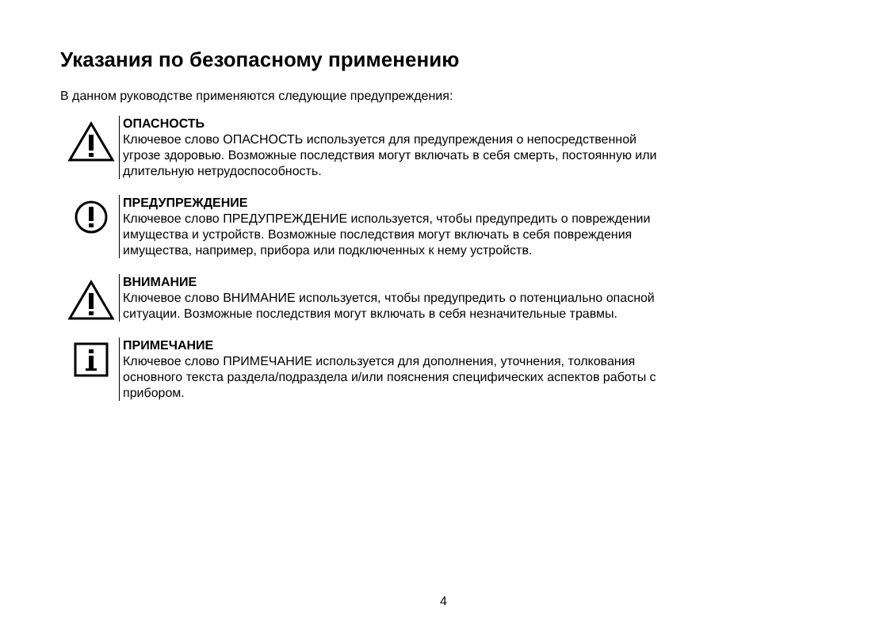Указания по безопасному применению
В данном руководстве применяются следующие предупреждения:
ОПАСНОСТЬ
Ключевое слово ОПАСНОСТЬ используется для предупреждения о непосредственной угрозе здоровью. Возможные последствия могут включать в себя смерть, постоянную или длительную нетрудоспособность.
ПРЕДУПРЕЖДЕНИЕ
Ключевое слово ПРЕДУПРЕЖДЕНИЕ используется, чтобы предупредить о повреждении имущества и устройств. Возможные последствия могут включать в себя повреждения имущества, например, прибора или подключенных к нему устройств.
ВНИМАНИЕ
Ключевое слово ВНИМАНИЕ используется, чтобы предупредить о потенциально опасной ситуации. Возможные последствия могут включать в себя незначительные травмы.
ПРИМЕЧАНИЕ
Ключевое слово ПРИМЕЧАНИЕ используется для дополнения, уточнения, толкования основного текста раздела/подраздела и/или пояснения специфических аспектов работы с прибором.
4